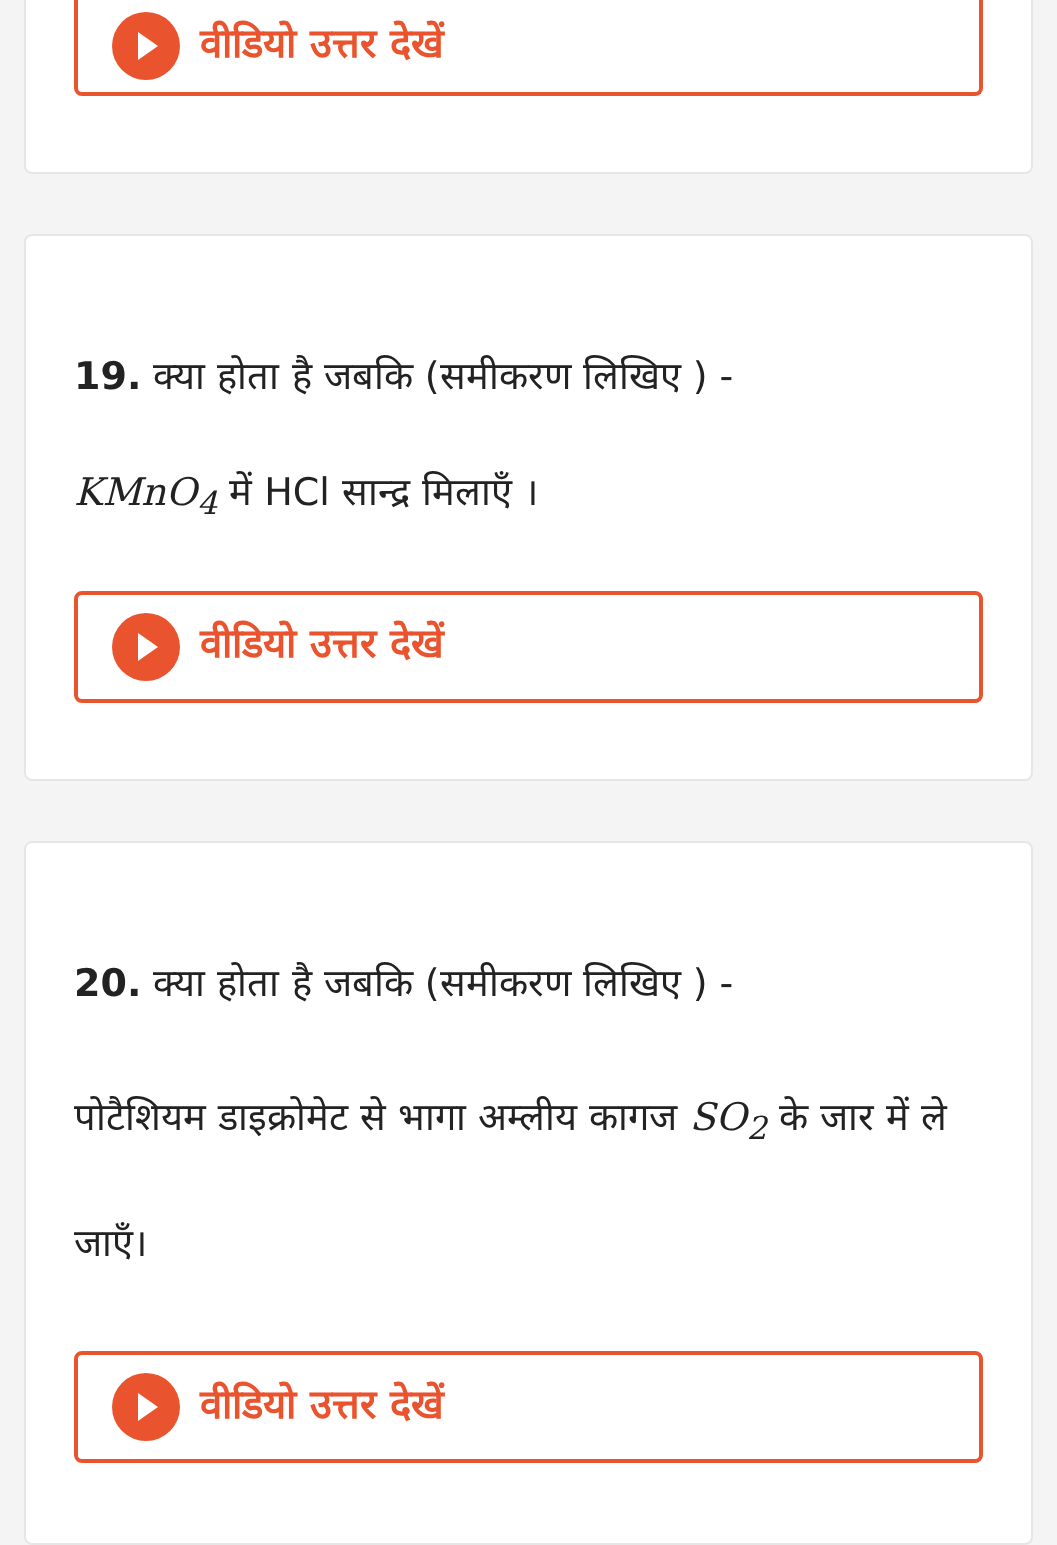वीडियो उत्तर देखें
19. क्या होता है जबकि (समीकरण लिखिए ) -
KMnO<sub>4</sub> में HCl सान्द्र मिलाएँ ।
वीडियो उत्तर देखें
20. क्या होता है जबकि (समीकरण लिखिए ) -
पोटैशियम डाइक्रोमेट से भागा अम्लीय कागज SO<sub>2</sub> के जार में ले जाएँ।
वीडियो उत्तर देखें